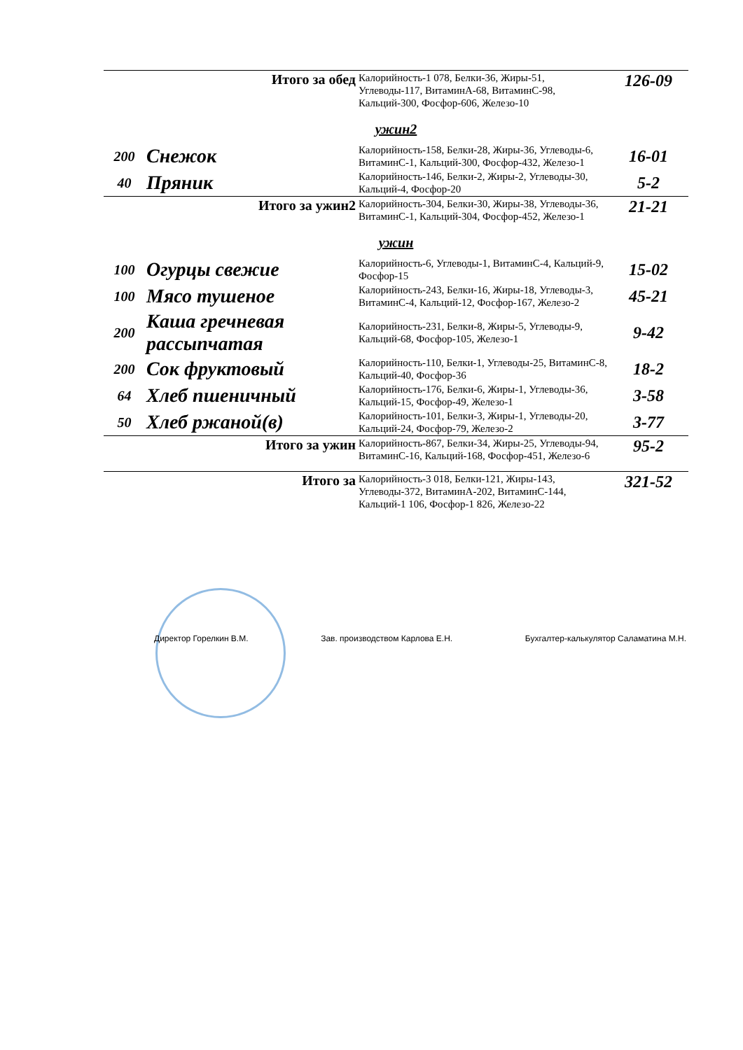| Итого за обед | | Калорийность-1 078, Белки-36, Жиры-51, Углеводы-117, ВитаминA-68, ВитаминC-98, Кальций-300, Фосфор-606, Железо-10 | 126-09 |
| ужин2 | | | |
| 200 | Снежок | Калорийность-158, Белки-28, Жиры-36, Углеводы-6, ВитаминC-1, Кальций-300, Фосфор-432, Железо-1 | 16-01 |
| 40 | Пряник | Калорийность-146, Белки-2, Жиры-2, Углеводы-30, Кальций-4, Фосфор-20 | 5-2 |
| Итого за ужин2 | | Калорийность-304, Белки-30, Жиры-38, Углеводы-36, ВитаминC-1, Кальций-304, Фосфор-452, Железо-1 | 21-21 |
| ужин | | | |
| 100 | Огурцы свежие | Калорийность-6, Углеводы-1, ВитаминC-4, Кальций-9, Фосфор-15 | 15-02 |
| 100 | Мясо тушеное | Калорийность-243, Белки-16, Жиры-18, Углеводы-3, ВитаминC-4, Кальций-12, Фосфор-167, Железо-2 | 45-21 |
| 200 | Каша гречневая рассыпчатая | Калорийность-231, Белки-8, Жиры-5, Углеводы-9, Кальций-68, Фосфор-105, Железо-1 | 9-42 |
| 200 | Сок фруктовый | Калорийность-110, Белки-1, Углеводы-25, ВитаминC-8, Кальций-40, Фосфор-36 | 18-2 |
| 64 | Хлеб пшеничный | Калорийность-176, Белки-6, Жиры-1, Углеводы-36, Кальций-15, Фосфор-49, Железо-1 | 3-58 |
| 50 | Хлеб ржаной(в) | Калорийность-101, Белки-3, Жиры-1, Углеводы-20, Кальций-24, Фосфор-79, Железо-2 | 3-77 |
| Итого за ужин | | Калорийность-867, Белки-34, Жиры-25, Углеводы-94, ВитаминC-16, Кальций-168, Фосфор-451, Железо-6 | 95-2 |
| Итого за | | Калорийность-3 018, Белки-121, Жиры-143, Углеводы-372, ВитаминA-202, ВитаминC-144, Кальций-1 106, Фосфор-1 826, Железо-22 | 321-52 |
Директор Горелкин В.М. Зав. производством Карлова Е.Н. Бухгалтер-калькулятор Саламатина М.Н.